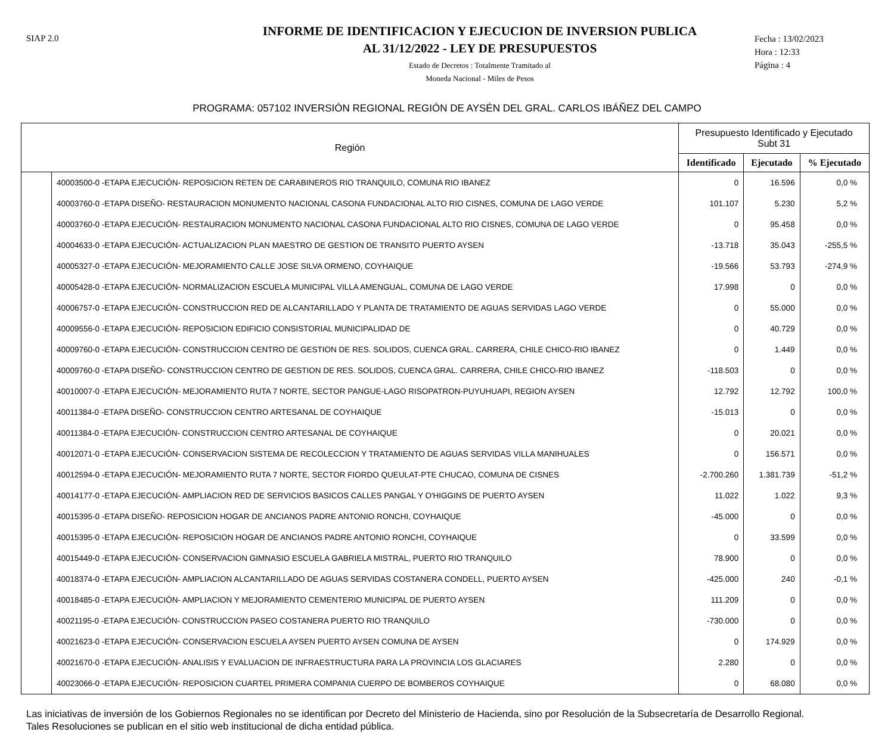SIAP 2.0
INFORME DE IDENTIFICACION Y EJECUCION DE INVERSION PUBLICA
AL 31/12/2022 - LEY DE PRESUPUESTOS
Estado de Decretos : Totalmente Tramitado al
Moneda Nacional - Miles de Pesos
Fecha : 13/02/2023
Hora : 12:33
Página : 4
PROGRAMA: 057102 INVERSIÓN REGIONAL REGIÓN DE AYSÉN DEL GRAL. CARLOS IBÁÑEZ DEL CAMPO
| Región | | Presupuesto Identificado y Ejecutado Subt 31 | | |
| --- | --- | --- | --- | --- |
| | | Identificado | Ejecutado | % Ejecutado |
| | 40003500-0 -ETAPA EJECUCIÓN- REPOSICION RETEN DE CARABINEROS RIO TRANQUILO, COMUNA RIO IBANEZ | 0 | 16.596 | 0,0 % |
| | 40003760-0 -ETAPA DISEÑO- RESTAURACION MONUMENTO NACIONAL CASONA FUNDACIONAL ALTO RIO CISNES, COMUNA DE LAGO VERDE | 101.107 | 5.230 | 5,2 % |
| | 40003760-0 -ETAPA EJECUCIÓN- RESTAURACION MONUMENTO NACIONAL CASONA FUNDACIONAL ALTO RIO CISNES, COMUNA DE LAGO VERDE | 0 | 95.458 | 0,0 % |
| | 40004633-0 -ETAPA EJECUCIÓN- ACTUALIZACION PLAN MAESTRO DE GESTION DE TRANSITO PUERTO AYSEN | -13.718 | 35.043 | -255,5 % |
| | 40005327-0 -ETAPA EJECUCIÓN- MEJORAMIENTO CALLE JOSE SILVA ORMENO, COYHAIQUE | -19.566 | 53.793 | -274,9 % |
| | 40005428-0 -ETAPA EJECUCIÓN- NORMALIZACION ESCUELA MUNICIPAL VILLA AMENGUAL, COMUNA DE LAGO VERDE | 17.998 | 0 | 0,0 % |
| | 40006757-0 -ETAPA EJECUCIÓN- CONSTRUCCION RED DE ALCANTARILLADO Y PLANTA DE TRATAMIENTO DE AGUAS SERVIDAS LAGO VERDE | 0 | 55.000 | 0,0 % |
| | 40009556-0 -ETAPA EJECUCIÓN- REPOSICION EDIFICIO CONSISTORIAL MUNICIPALIDAD DE | 0 | 40.729 | 0,0 % |
| | 40009760-0 -ETAPA EJECUCIÓN- CONSTRUCCION CENTRO DE GESTION DE RES. SOLIDOS, CUENCA GRAL. CARRERA, CHILE CHICO-RIO IBANEZ | 0 | 1.449 | 0,0 % |
| | 40009760-0 -ETAPA DISEÑO- CONSTRUCCION CENTRO DE GESTION DE RES. SOLIDOS, CUENCA GRAL. CARRERA, CHILE CHICO-RIO IBANEZ | -118.503 | 0 | 0,0 % |
| | 40010007-0 -ETAPA EJECUCIÓN- MEJORAMIENTO RUTA 7 NORTE, SECTOR PANGUE-LAGO RISOPATRON-PUYUHUAPI, REGION AYSEN | 12.792 | 12.792 | 100,0 % |
| | 40011384-0 -ETAPA DISEÑO- CONSTRUCCION CENTRO ARTESANAL DE COYHAIQUE | -15.013 | 0 | 0,0 % |
| | 40011384-0 -ETAPA EJECUCIÓN- CONSTRUCCION CENTRO ARTESANAL DE COYHAIQUE | 0 | 20.021 | 0,0 % |
| | 40012071-0 -ETAPA EJECUCIÓN- CONSERVACION SISTEMA DE RECOLECCION Y TRATAMIENTO DE AGUAS SERVIDAS VILLA MANIHUALES | 0 | 156.571 | 0,0 % |
| | 40012594-0 -ETAPA EJECUCIÓN- MEJORAMIENTO RUTA 7 NORTE, SECTOR FIORDO QUEULAT-PTE CHUCAO, COMUNA DE CISNES | -2.700.260 | 1.381.739 | -51,2 % |
| | 40014177-0 -ETAPA EJECUCIÓN- AMPLIACION RED DE SERVICIOS BASICOS CALLES PANGAL Y O'HIGGINS DE PUERTO AYSEN | 11.022 | 1.022 | 9,3 % |
| | 40015395-0 -ETAPA DISEÑO- REPOSICION HOGAR DE ANCIANOS PADRE ANTONIO RONCHI, COYHAIQUE | -45.000 | 0 | 0,0 % |
| | 40015395-0 -ETAPA EJECUCIÓN- REPOSICION HOGAR DE ANCIANOS PADRE ANTONIO RONCHI, COYHAIQUE | 0 | 33.599 | 0,0 % |
| | 40015449-0 -ETAPA EJECUCIÓN- CONSERVACION GIMNASIO ESCUELA GABRIELA MISTRAL, PUERTO RIO TRANQUILO | 78.900 | 0 | 0,0 % |
| | 40018374-0 -ETAPA EJECUCIÓN- AMPLIACION ALCANTARILLADO DE AGUAS SERVIDAS COSTANERA CONDELL, PUERTO AYSEN | -425.000 | 240 | -0,1 % |
| | 40018485-0 -ETAPA EJECUCIÓN- AMPLIACION Y MEJORAMIENTO CEMENTERIO MUNICIPAL DE PUERTO AYSEN | 111.209 | 0 | 0,0 % |
| | 40021195-0 -ETAPA EJECUCIÓN- CONSTRUCCION PASEO COSTANERA PUERTO RIO TRANQUILO | -730.000 | 0 | 0,0 % |
| | 40021623-0 -ETAPA EJECUCIÓN- CONSERVACION ESCUELA AYSEN PUERTO AYSEN COMUNA DE AYSEN | 0 | 174.929 | 0,0 % |
| | 40021670-0 -ETAPA EJECUCIÓN- ANALISIS Y EVALUACION DE INFRAESTRUCTURA PARA LA PROVINCIA LOS GLACIARES | 2.280 | 0 | 0,0 % |
| | 40023066-0 -ETAPA EJECUCIÓN- REPOSICION CUARTEL PRIMERA COMPANIA CUERPO DE BOMBEROS COYHAIQUE | 0 | 68.080 | 0,0 % |
Las iniciativas de inversión de los Gobiernos Regionales no se identifican por Decreto del Ministerio de Hacienda, sino por Resolución de la Subsecretaría de Desarrollo Regional.
Tales Resoluciones se publican en el sitio web institucional de dicha entidad pública.